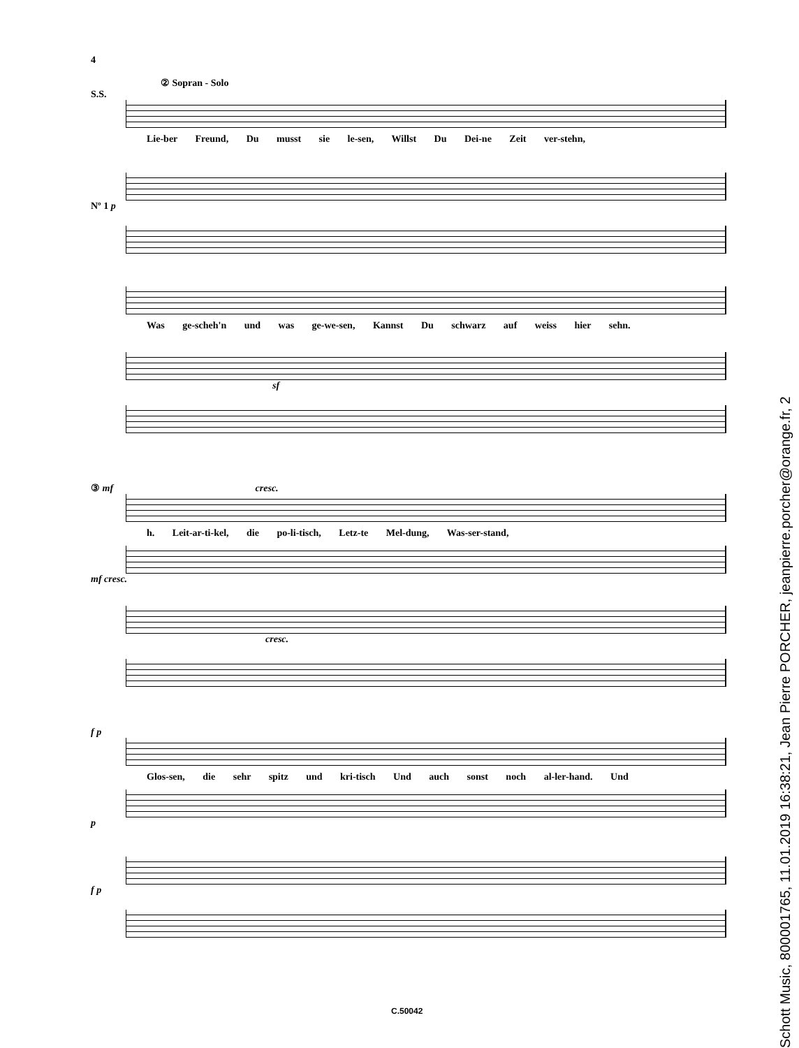4
② Sopran - Solo
S.S.
Lie-ber Freund, Du musst sie le-sen, Willst Du Dei-ne Zeit ver-stehn,
Nº 1 p
Was ge-scheh'n und was ge-we-sen, Kannst Du schwarz auf weiss hier sehn.
sf
③ mf cresc.
h. Leit-ar-ti-kel, die po-li-tisch, Letz-te Mel-dung, Was-ser-stand,
mf cresc.
cresc.
f p
Glos-sen, die sehr spitz und kri-tisch Und auch sonst noch al-ler-hand. Und
p
f p
C.50042
Schott Music, 800001765, 11.01.2019 16:38:21, Jean Pierre PORCHER, jeanpierre.porcher@orange.fr, 2